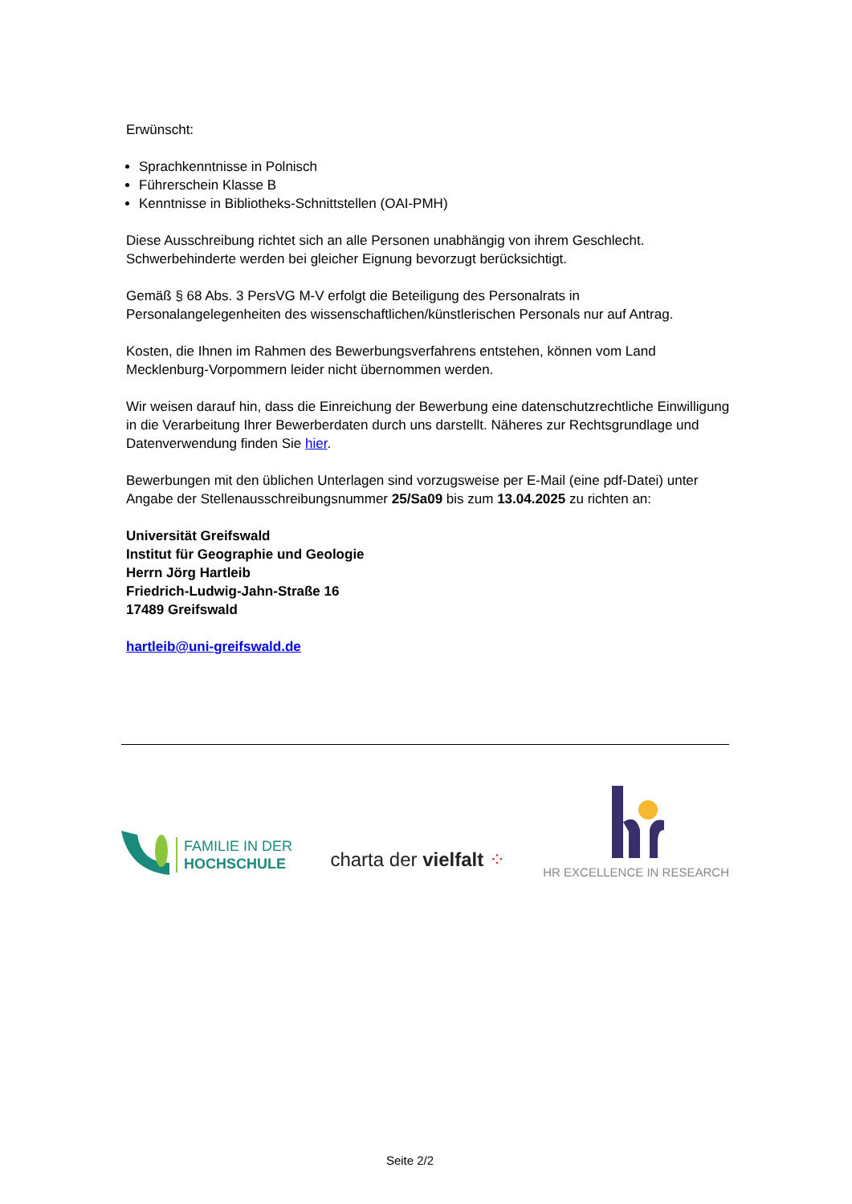Erwünscht:
Sprachkenntnisse in Polnisch
Führerschein Klasse B
Kenntnisse in Bibliotheks-Schnittstellen (OAI-PMH)
Diese Ausschreibung richtet sich an alle Personen unabhängig von ihrem Geschlecht. Schwerbehinderte werden bei gleicher Eignung bevorzugt berücksichtigt.
Gemäß § 68 Abs. 3 PersVG M-V erfolgt die Beteiligung des Personalrats in Personalangelegenheiten des wissenschaftlichen/künstlerischen Personals nur auf Antrag.
Kosten, die Ihnen im Rahmen des Bewerbungsverfahrens entstehen, können vom Land Mecklenburg-Vorpommern leider nicht übernommen werden.
Wir weisen darauf hin, dass die Einreichung der Bewerbung eine datenschutzrechtliche Einwilligung in die Verarbeitung Ihrer Bewerberdaten durch uns darstellt. Näheres zur Rechtsgrundlage und Datenverwendung finden Sie hier.
Bewerbungen mit den üblichen Unterlagen sind vorzugsweise per E-Mail (eine pdf-Datei) unter Angabe der Stellenausschreibungsnummer 25/Sa09 bis zum 13.04.2025 zu richten an:
Universität Greifswald
Institut für Geographie und Geologie
Herrn Jörg Hartleib
Friedrich-Ludwig-Jahn-Straße 16
17489 Greifswald
hartleib@uni-greifswald.de
FAMILIE IN DER
HOCHSCHULE
charta der vielfalt ⁘
HR EXCELLENCE IN RESEARCH
Seite 2/2